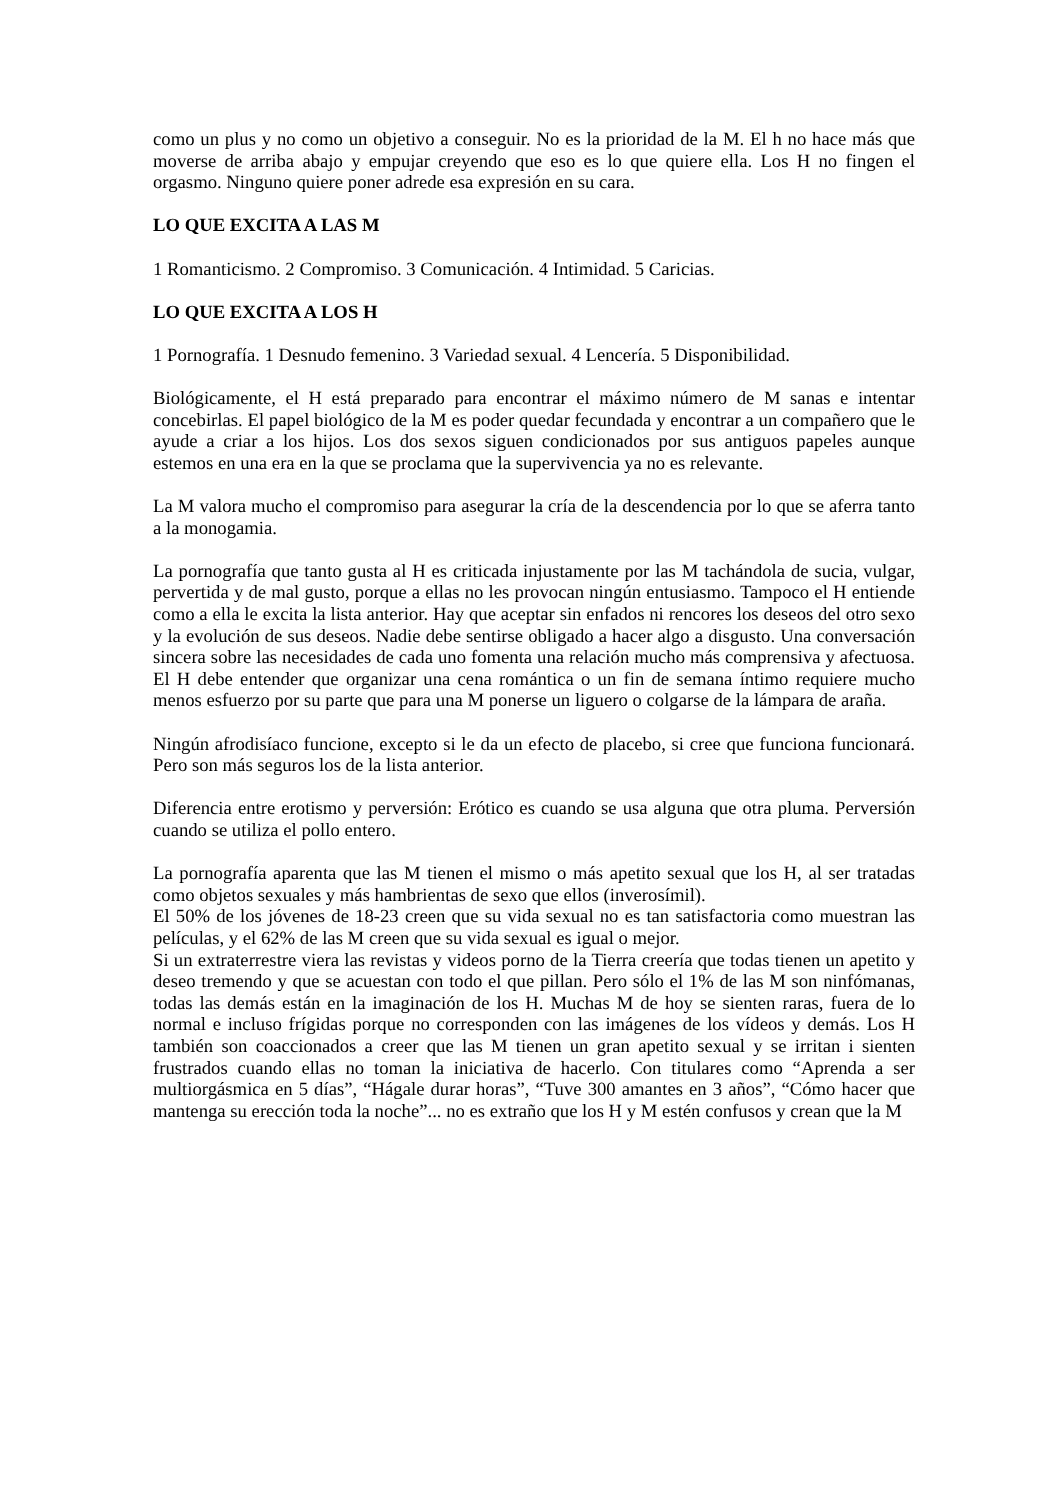como un plus y no como un objetivo a conseguir. No es la prioridad de la M. El h no hace más que moverse de arriba abajo y empujar creyendo que eso es lo que quiere ella. Los H no fingen el orgasmo. Ninguno quiere poner adrede esa expresión en su cara.
LO QUE EXCITA A LAS M
1 Romanticismo. 2 Compromiso. 3 Comunicación. 4 Intimidad. 5 Caricias.
LO QUE EXCITA A LOS H
1 Pornografía. 1 Desnudo femenino. 3 Variedad sexual. 4 Lencería. 5 Disponibilidad.
Biológicamente, el H está preparado para encontrar el máximo número de M sanas e intentar concebirlas. El papel biológico de la M es poder quedar fecundada y encontrar a un compañero que le ayude a criar a los hijos. Los dos sexos siguen condicionados por sus antiguos papeles aunque estemos en una era en la que se proclama que la supervivencia ya no es relevante.
La M valora mucho el compromiso para asegurar la cría de la descendencia por lo que se aferra tanto a la monogamia.
La pornografía que tanto gusta al H es criticada injustamente por las M tachándola de sucia, vulgar, pervertida y de mal gusto, porque a ellas no les provocan ningún entusiasmo. Tampoco el H entiende como a ella le excita la lista anterior. Hay que aceptar sin enfados ni rencores los deseos del otro sexo y la evolución de sus deseos. Nadie debe sentirse obligado a hacer algo a disgusto. Una conversación sincera sobre las necesidades de cada uno fomenta una relación mucho más comprensiva y afectuosa. El H debe entender que organizar una cena romántica o un fin de semana íntimo requiere mucho menos esfuerzo por su parte que para una M ponerse un liguero o colgarse de la lámpara de araña.
Ningún afrodisíaco funcione, excepto si le da un efecto de placebo, si cree que funciona funcionará. Pero son más seguros los de la lista anterior.
Diferencia entre erotismo y perversión: Erótico es cuando se usa alguna que otra pluma. Perversión cuando se utiliza el pollo entero.
La pornografía aparenta que las M tienen el mismo o más apetito sexual que los H, al ser tratadas como objetos sexuales y más hambrientas de sexo que ellos (inverosímil).
El 50% de los jóvenes de 18-23 creen que su vida sexual no es tan satisfactoria como muestran las películas, y el 62% de las M creen que su vida sexual es igual o mejor.
Si un extraterrestre viera las revistas y videos porno de la Tierra creería que todas tienen un apetito y deseo tremendo y que se acuestan con todo el que pillan. Pero sólo el 1% de las M son ninfómanas, todas las demás están en la imaginación de los H. Muchas M de hoy se sienten raras, fuera de lo normal e incluso frígidas porque no corresponden con las imágenes de los vídeos y demás. Los H también son coaccionados a creer que las M tienen un gran apetito sexual y se irritan i sienten frustrados cuando ellas no toman la iniciativa de hacerlo. Con titulares como “Aprenda a ser multiorgásmica en 5 días”, “Hágale durar horas”, “Tuve 300 amantes en 3 años”, “Cómo hacer que mantenga su erección toda la noche”... no es extraño que los H y M estén confusos y crean que la M